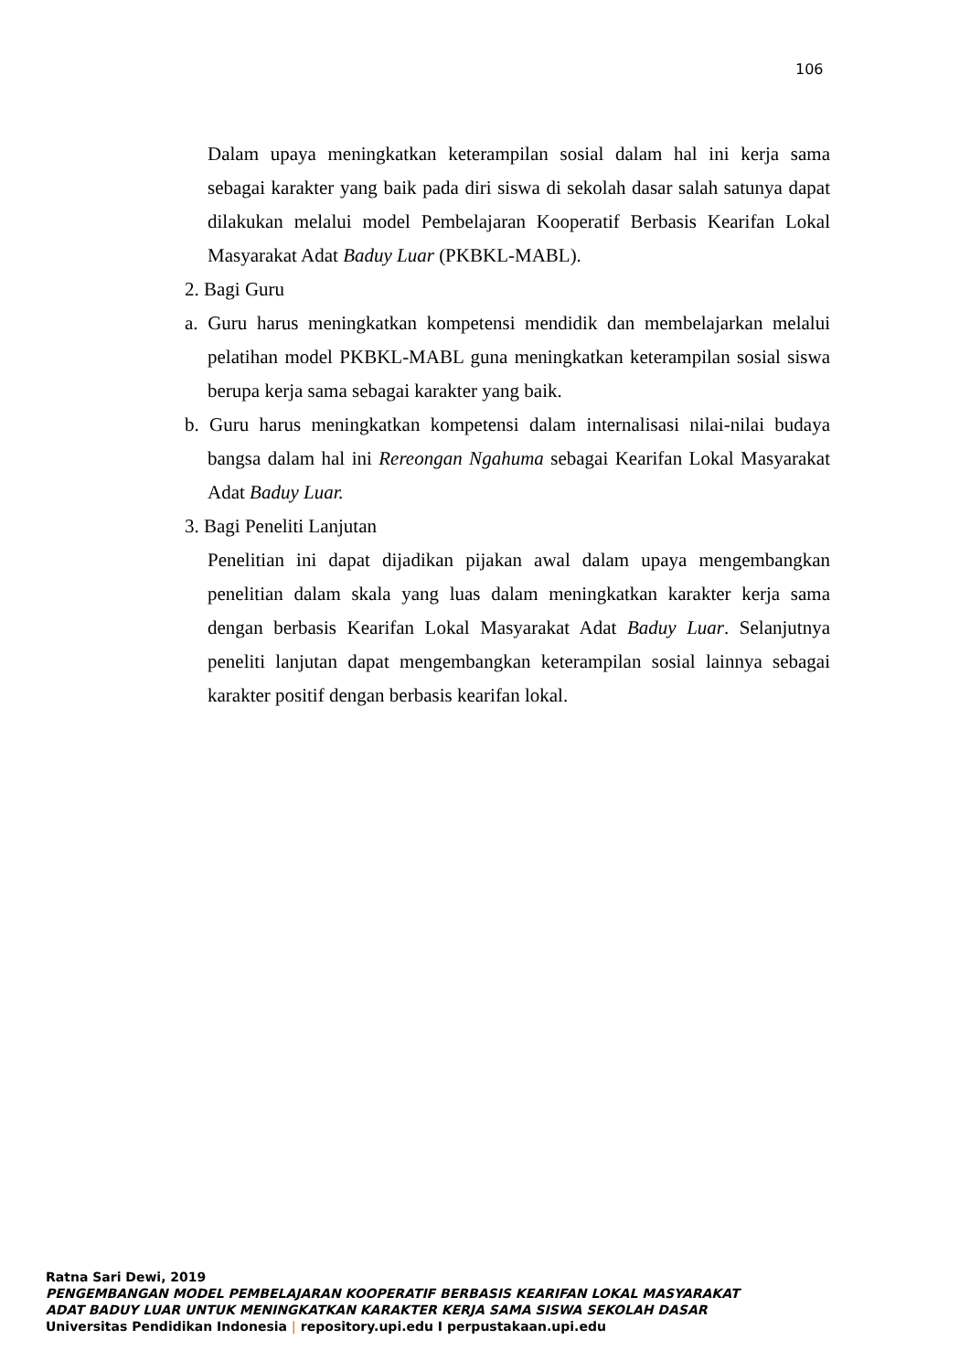106
Dalam upaya meningkatkan keterampilan sosial dalam hal ini kerja sama sebagai karakter yang baik pada diri siswa di sekolah dasar salah satunya dapat dilakukan melalui model Pembelajaran Kooperatif Berbasis Kearifan Lokal Masyarakat Adat Baduy Luar (PKBKL-MABL).
2. Bagi Guru
a. Guru harus meningkatkan kompetensi mendidik dan membelajarkan melalui pelatihan model PKBKL-MABL guna meningkatkan keterampilan sosial siswa berupa kerja sama sebagai karakter yang baik.
b. Guru harus meningkatkan kompetensi dalam internalisasi nilai-nilai budaya bangsa dalam hal ini Rereongan Ngahuma sebagai Kearifan Lokal Masyarakat Adat Baduy Luar.
3. Bagi Peneliti Lanjutan
Penelitian ini dapat dijadikan pijakan awal dalam upaya mengembangkan penelitian dalam skala yang luas dalam meningkatkan karakter kerja sama dengan berbasis Kearifan Lokal Masyarakat Adat Baduy Luar. Selanjutnya peneliti lanjutan dapat mengembangkan keterampilan sosial lainnya sebagai karakter positif dengan berbasis kearifan lokal.
Ratna Sari Dewi, 2019
PENGEMBANGAN MODEL PEMBELAJARAN KOOPERATIF BERBASIS KEARIFAN LOKAL MASYARAKAT
ADAT BADUY LUAR UNTUK MENINGKATKAN KARAKTER KERJA SAMA SISWA SEKOLAH DASAR
Universitas Pendidikan Indonesia | repository.upi.edu I perpustakaan.upi.edu